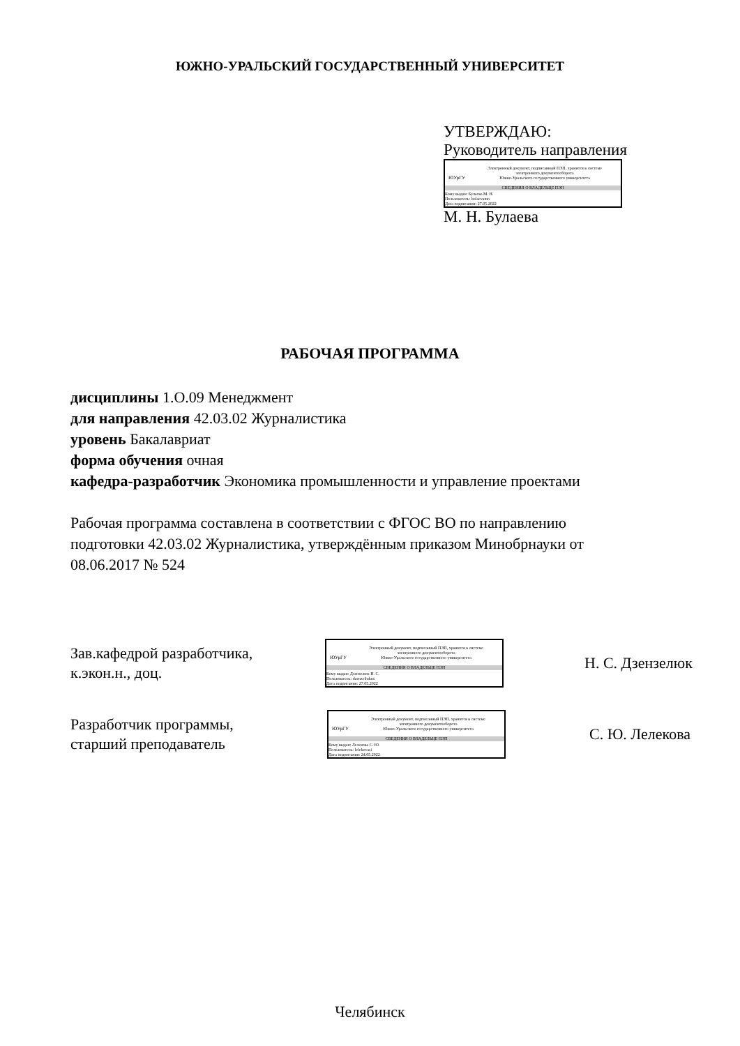ЮЖНО-УРАЛЬСКИЙ ГОСУДАРСТВЕННЫЙ УНИВЕРСИТЕТ
УТВЕРЖДАЮ:
Руководитель направления
ЮУрГУ
Электронный документ, подписанный ПЭП, хранится в системе
электронного документооборота
Южно-Уральского государственного университета
СВЕДЕНИЯ О ВЛАДЕЛЬЦЕ ПЭП
Кому выдан: Булаева М. Н.
Пользователь: bulaevamn
Дата подписания: 27.05.2022
М. Н. Булаева
РАБОЧАЯ ПРОГРАММА
дисциплины 1.О.09 Менеджмент
для направления 42.03.02 Журналистика
уровень Бакалавриат
форма обучения очная
кафедра-разработчик Экономика промышленности и управление проектами
Рабочая программа составлена в соответствии с ФГОС ВО по направлению
подготовки 42.03.02 Журналистика, утверждённым приказом Минобрнауки от
08.06.2017 № 524
Зав.кафедрой разработчика,
к.экон.н., доц.
ЮУрГУ
Электронный документ, подписанный ПЭП, хранится в системе
электронного документооборота
Южно-Уральского государственного университета
СВЕДЕНИЯ О ВЛАДЕЛЬЦЕ ПЭП
Кому выдан: Дзензелюк Н. С.
Пользователь: dzenzeliukns
Дата подписания: 27.05.2022
Н. С. Дзензелюк
Разработчик программы,
старший преподаватель
ЮУрГУ
Электронный документ, подписанный ПЭП, хранится в системе
электронного документооборота
Южно-Уральского государственного университета
СВЕДЕНИЯ О ВЛАДЕЛЬЦЕ ПЭП
Кому выдан: Лелекова С. Ю.
Пользователь: lelekovasi
Дата подписания: 24.05.2022
С. Ю. Лелекова
Челябинск